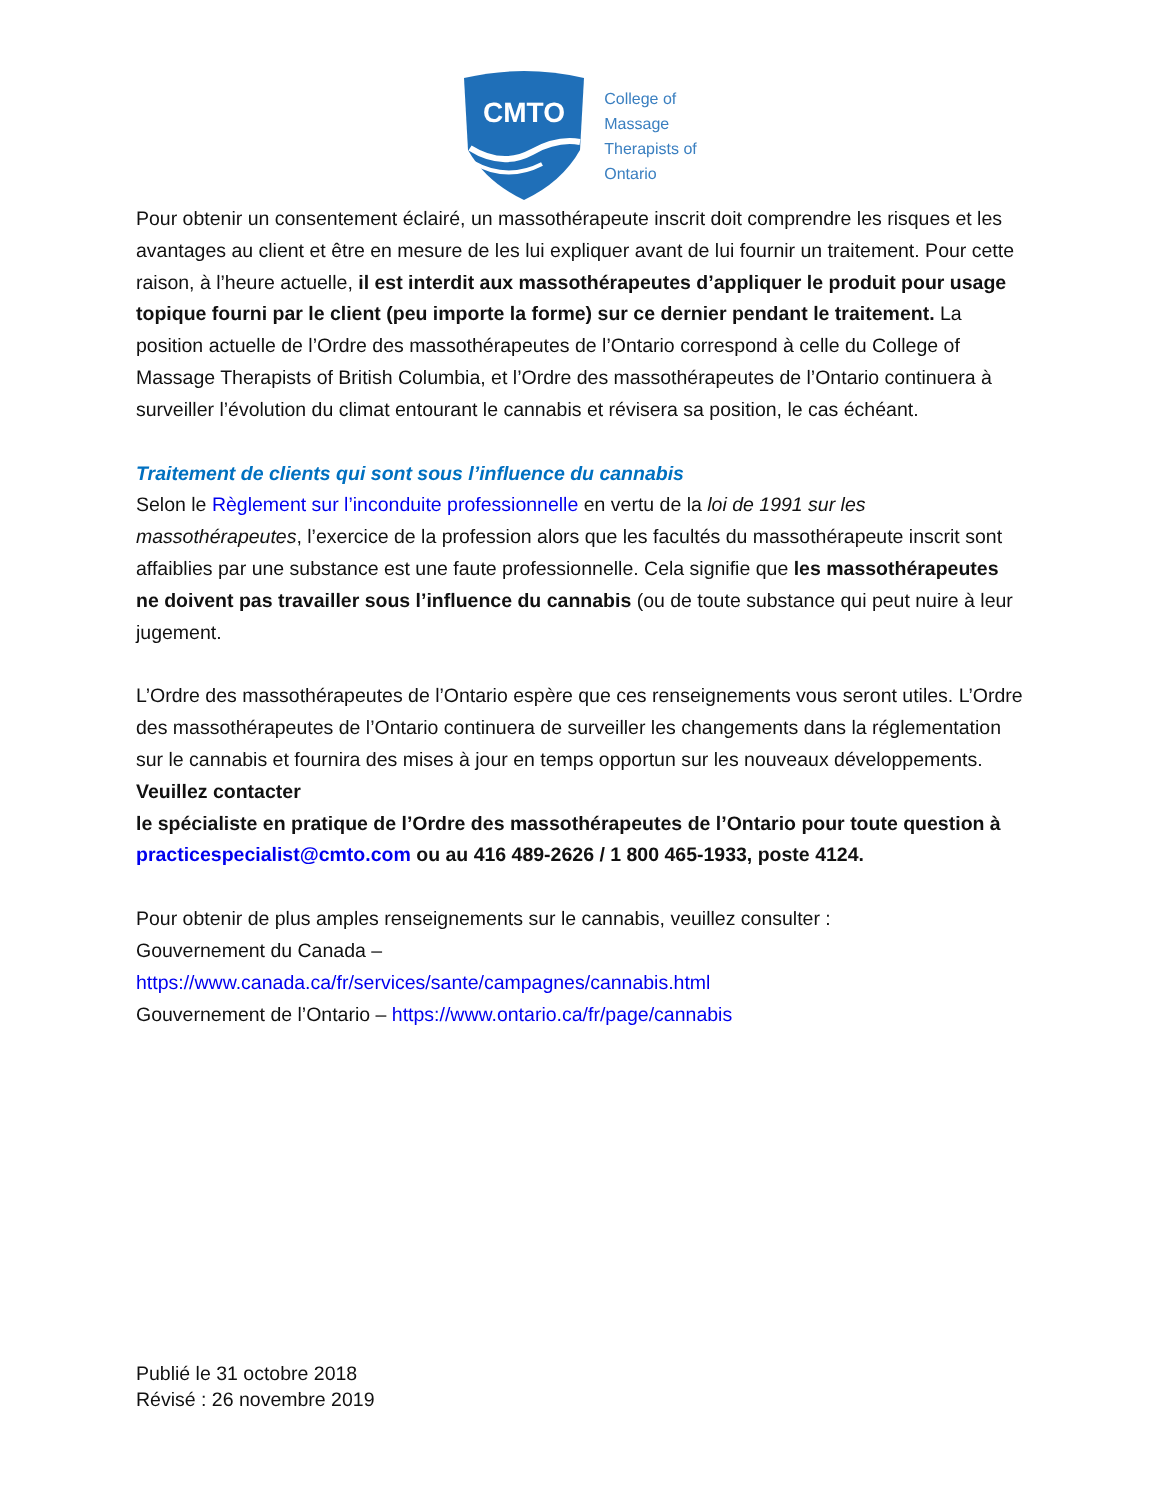CMTO
College of
Massage
Therapists of
Ontario
Pour obtenir un consentement éclairé, un massothérapeute inscrit doit comprendre les risques et les avantages au client et être en mesure de les lui expliquer avant de lui fournir un traitement. Pour cette raison, à l’heure actuelle, il est interdit aux massothérapeutes d’appliquer le produit pour usage topique fourni par le client (peu importe la forme) sur ce dernier pendant le traitement. La position actuelle de l’Ordre des massothérapeutes de l’Ontario correspond à celle du College of Massage Therapists of British Columbia, et l’Ordre des massothérapeutes de l’Ontario continuera à surveiller l’évolution du climat entourant le cannabis et révisera sa position, le cas échéant.
Traitement de clients qui sont sous l’influence du cannabis
Selon le Règlement sur l’inconduite professionnelle en vertu de la loi de 1991 sur les massothérapeutes, l’exercice de la profession alors que les facultés du massothérapeute inscrit sont affaiblies par une substance est une faute professionnelle. Cela signifie que les massothérapeutes ne doivent pas travailler sous l’influence du cannabis (ou de toute substance qui peut nuire à leur jugement.
L’Ordre des massothérapeutes de l’Ontario espère que ces renseignements vous seront utiles. L’Ordre des massothérapeutes de l’Ontario continuera de surveiller les changements dans la réglementation sur le cannabis et fournira des mises à jour en temps opportun sur les nouveaux développements. Veuillez contacter
le spécialiste en pratique de l’Ordre des massothérapeutes de l’Ontario pour toute question à practicespecialist@cmto.com ou au 416 489-2626 / 1 800 465-1933, poste 4124.
Pour obtenir de plus amples renseignements sur le cannabis, veuillez consulter :
Gouvernement du Canada –
https://www.canada.ca/fr/services/sante/campagnes/cannabis.html
Gouvernement de l’Ontario – https://www.ontario.ca/fr/page/cannabis
Publié le 31 octobre 2018
Révisé : 26 novembre 2019